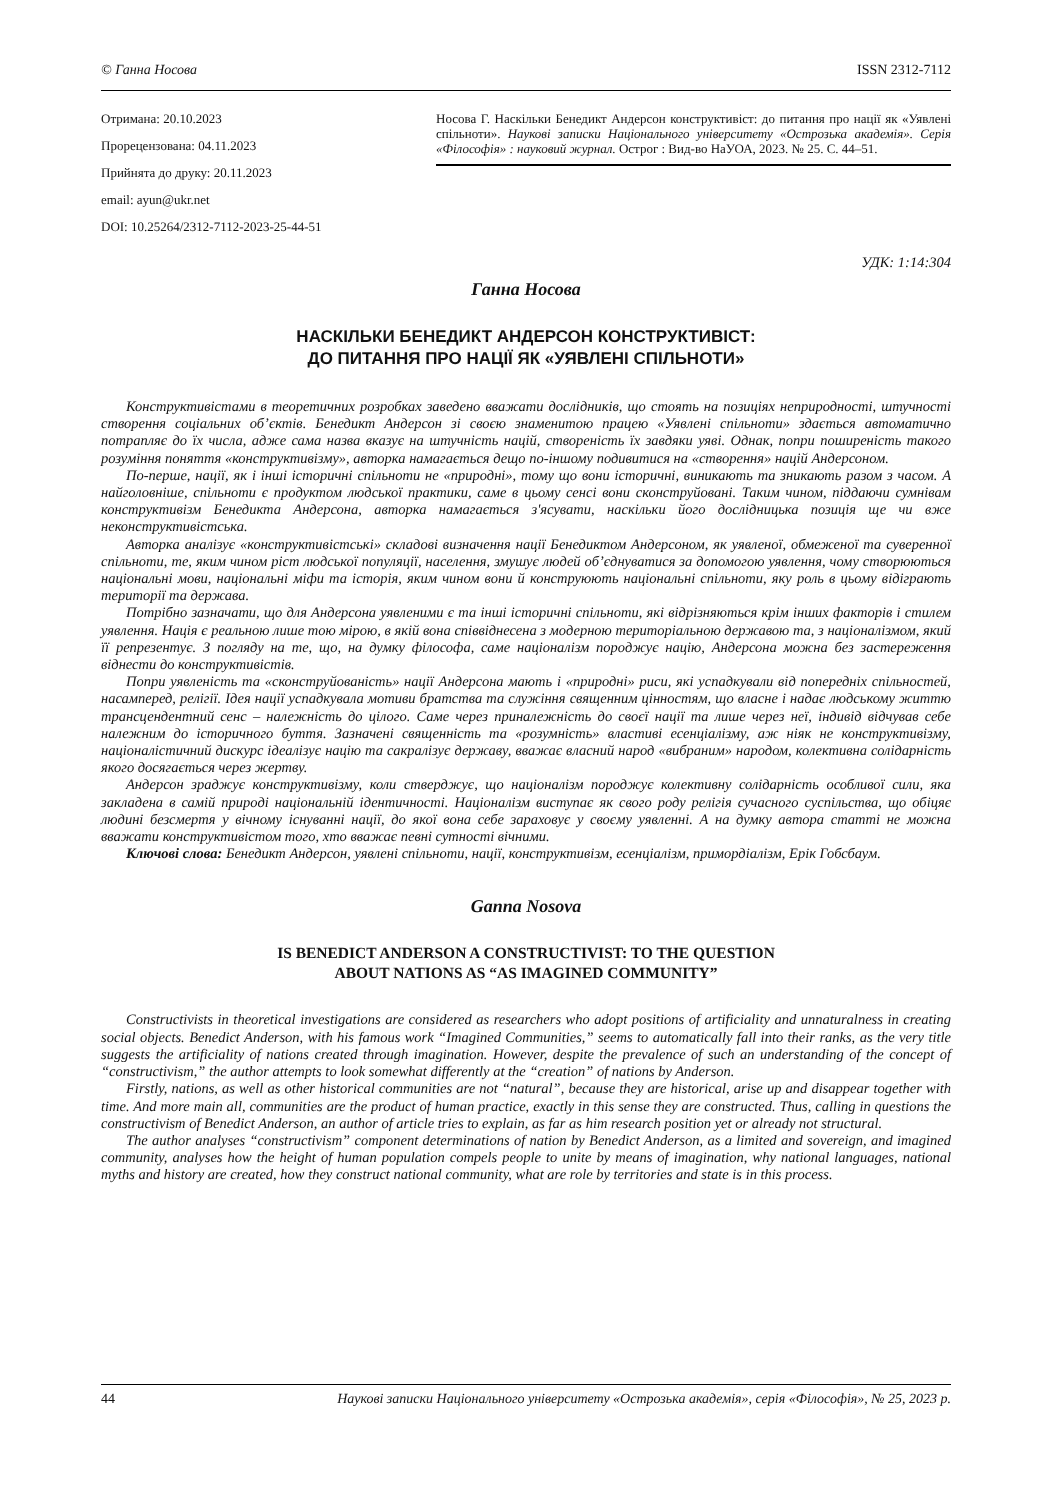© Ганна Носова ISSN 2312-7112
Отримана: 20.10.2023
Прорецензована: 04.11.2023
Прийнята до друку: 20.11.2023
email: ayun@ukr.net
DOI: 10.25264/2312-7112-2023-25-44-51
Носова Г. Наскільки Бенедикт Андерсон конструктивіст: до питання про нації як «Уявлені спільноти». Наукові записки Національного університету «Острозька академія». Серія «Філософія» : науковий журнал. Острог : Вид-во НаУОА, 2023. № 25. С. 44–51.
УДК: 1:14:304
Ганна Носова
НАСКІЛЬКИ БЕНЕДИКТ АНДЕРСОН КОНСТРУКТИВІСТ:
ДО ПИТАННЯ ПРО НАЦІЇ ЯК «УЯВЛЕНІ СПІЛЬНОТИ»
Конструктивістами в теоретичних розробках заведено вважати дослідників, що стоять на позиціях неприродності, штучності створення соціальних об’єктів. Бенедикт Андерсон зі своєю знаменитою працею «Уявлені спільноти» здається автоматично потрапляє до їх числа, адже сама назва вказує на штучність націй, створеність їх завдяки уяві. Однак, попри поширеність такого розуміння поняття «конструктивізму», авторка намагається дещо по-іншому подивитися на «створення» націй Андерсоном.
По-перше, нації, як і інші історичні спільноти не «природні», тому що вони історичні, виникають та зникають разом з часом. А найголовніше, спільноти є продуктом людської практики, саме в цьому сенсі вони сконструйовані. Таким чином, піддаючи сумнівам конструктивізм Бенедикта Андерсона, авторка намагається з'ясувати, наскільки його дослідницька позиція ще чи вже неконструктивістська.
Авторка аналізує «конструктивістські» складові визначення нації Бенедиктом Андерсоном, як уявленої, обмеженої та суверенної спільноти, те, яким чином ріст людської популяції, населення, змушує людей об’єднуватися за допомогою уявлення, чому створюються національні мови, національні міфи та історія, яким чином вони й конструюють національні спільноти, яку роль в цьому відіграють території та держава.
Потрібно зазначати, що для Андерсона уявленими є та інші історичні спільноти, які відрізняються крім інших факторів і стилем уявлення. Нація є реальною лише тою мірою, в якій вона співвіднесена з модерною територіальною державою та, з націоналізмом, який її репрезентує. З погляду на те, що, на думку філософа, саме націоналізм породжує націю, Андерсона можна без застереження віднести до конструктивістів.
Попри уявленість та «сконструйованість» нації Андерсона мають і «природні» риси, які успадкували від попередніх спільностей, насамперед, релігії. Ідея нації успадкувала мотиви братства та служіння священним цінностям, що власне і надає людському життю трансцендентний сенс – належність до цілого. Саме через приналежність до своєї нації та лише через неї, індивід відчував себе належним до історичного буття. Зазначені священність та «розумність» властиві есенціалізму, аж ніяк не конструктивізму, націоналістичний дискурс ідеалізує націю та сакралізує державу, вважає власний народ «вибраним» народом, колективна солідарність якого досягається через жертву.
Андерсон зраджує конструктивізму, коли стверджує, що націоналізм породжує колективну солідарність особливої сили, яка закладена в самій природі національній ідентичності. Націоналізм виступає як свого роду релігія сучасного суспільства, що обіцяє людині безсмертя у вічному існуванні нації, до якої вона себе зараховує у своєму уявленні. А на думку автора статті не можна вважати конструктивістом того, хто вважає певні сутності вічними.
Ключові слова: Бенедикт Андерсон, уявлені спільноти, нації, конструктивізм, есенціалізм, примордіалізм, Ерік Гобсбаум.
Ganna Nosova
IS BENEDICT ANDERSON A CONSTRUCTIVIST: TO THE QUESTION
ABOUT NATIONS AS “AS IMAGINED COMMUNITY”
Constructivists in theoretical investigations are considered as researchers who adopt positions of artificiality and unnaturalness in creating social objects. Benedict Anderson, with his famous work “Imagined Communities,” seems to automatically fall into their ranks, as the very title suggests the artificiality of nations created through imagination. However, despite the prevalence of such an understanding of the concept of “constructivism,” the author attempts to look somewhat differently at the “creation” of nations by Anderson.
Firstly, nations, as well as other historical communities are not “natural”, because they are historical, arise up and disappear together with time. And more main all, communities are the product of human practice, exactly in this sense they are constructed. Thus, calling in questions the constructivism of Benedict Anderson, an author of article tries to explain, as far as him research position yet or already not structural.
The author analyses “constructivism” component determinations of nation by Benedict Anderson, as a limited and sovereign, and imagined community, analyses how the height of human population compels people to unite by means of imagination, why national languages, national myths and history are created, how they construct national community, what are role by territories and state is in this process.
44 Наукові записки Національного університету «Острозька академія», серія «Філософія», № 25, 2023 р.